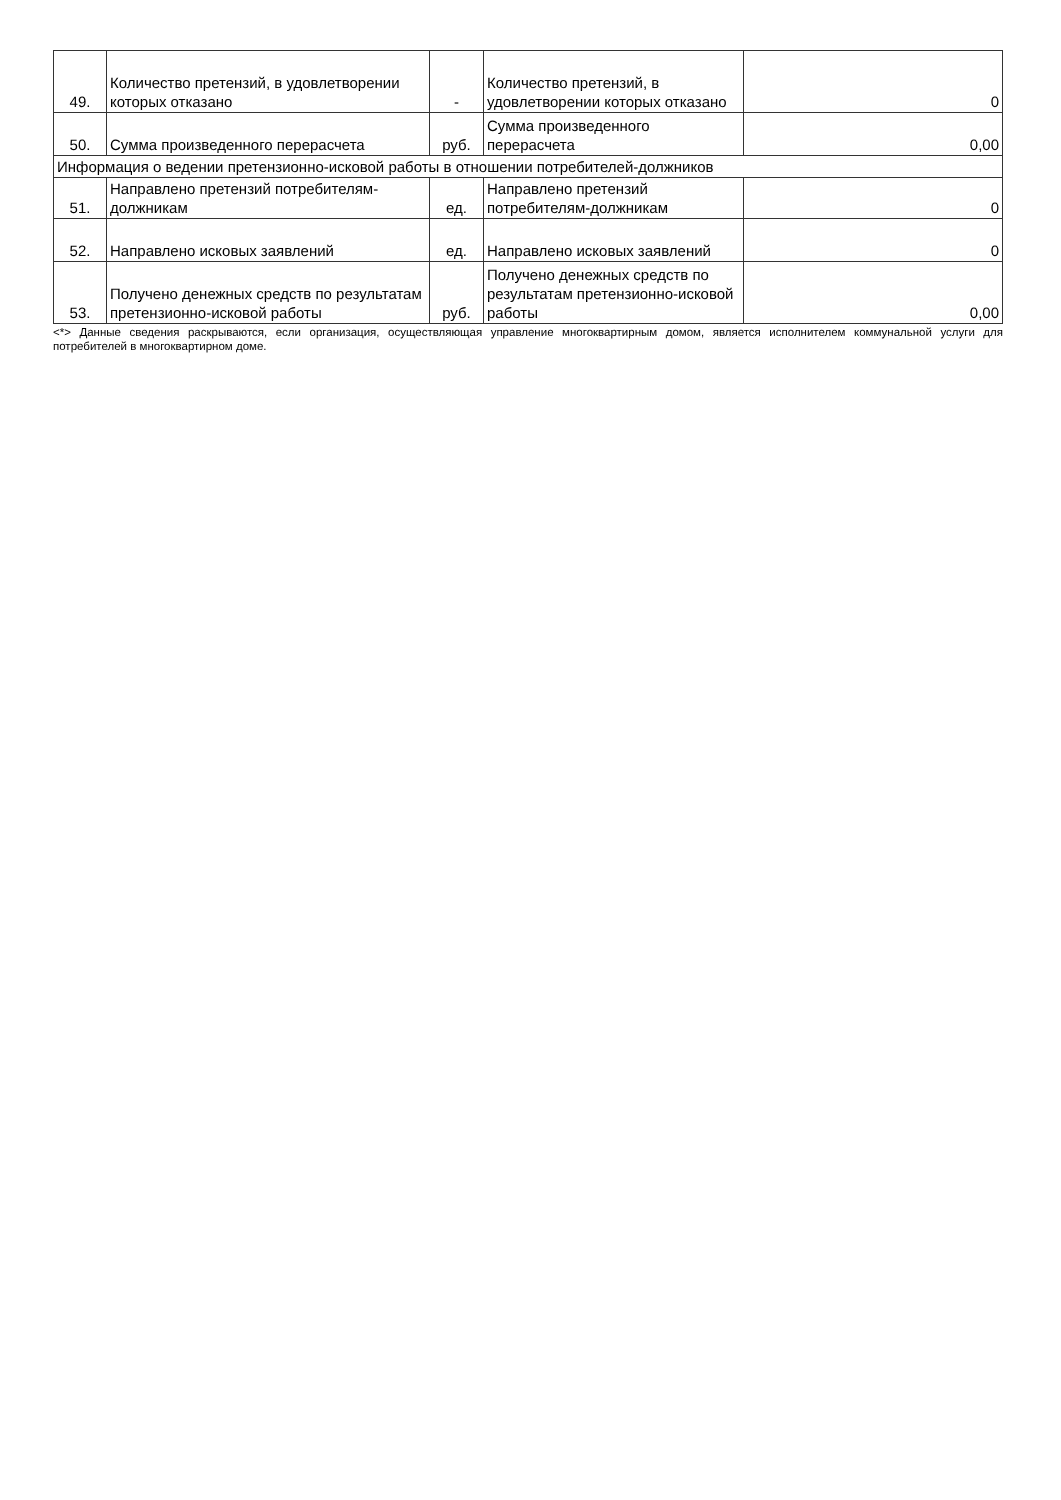| 49. | Количество претензий, в удовлетворении которых отказано | - | Количество претензий, в удовлетворении которых отказано | 0 |
| 50. | Сумма произведенного перерасчета | руб. | Сумма произведенного перерасчета | 0,00 |
| Информация о ведении претензионно-исковой работы в отношении потребителей-должников | | | | |
| 51. | Направлено претензий потребителям-должникам | ед. | Направлено претензий потребителям-должникам | 0 |
| 52. | Направлено исковых заявлений | ед. | Направлено исковых заявлений | 0 |
| 53. | Получено денежных средств по результатам претензионно-исковой работы | руб. | Получено денежных средств по результатам претензионно-исковой работы | 0,00 |
<*> Данные сведения раскрываются, если организация, осуществляющая управление многоквартирным домом, является исполнителем коммунальной услуги для потребителей в многоквартирном доме.